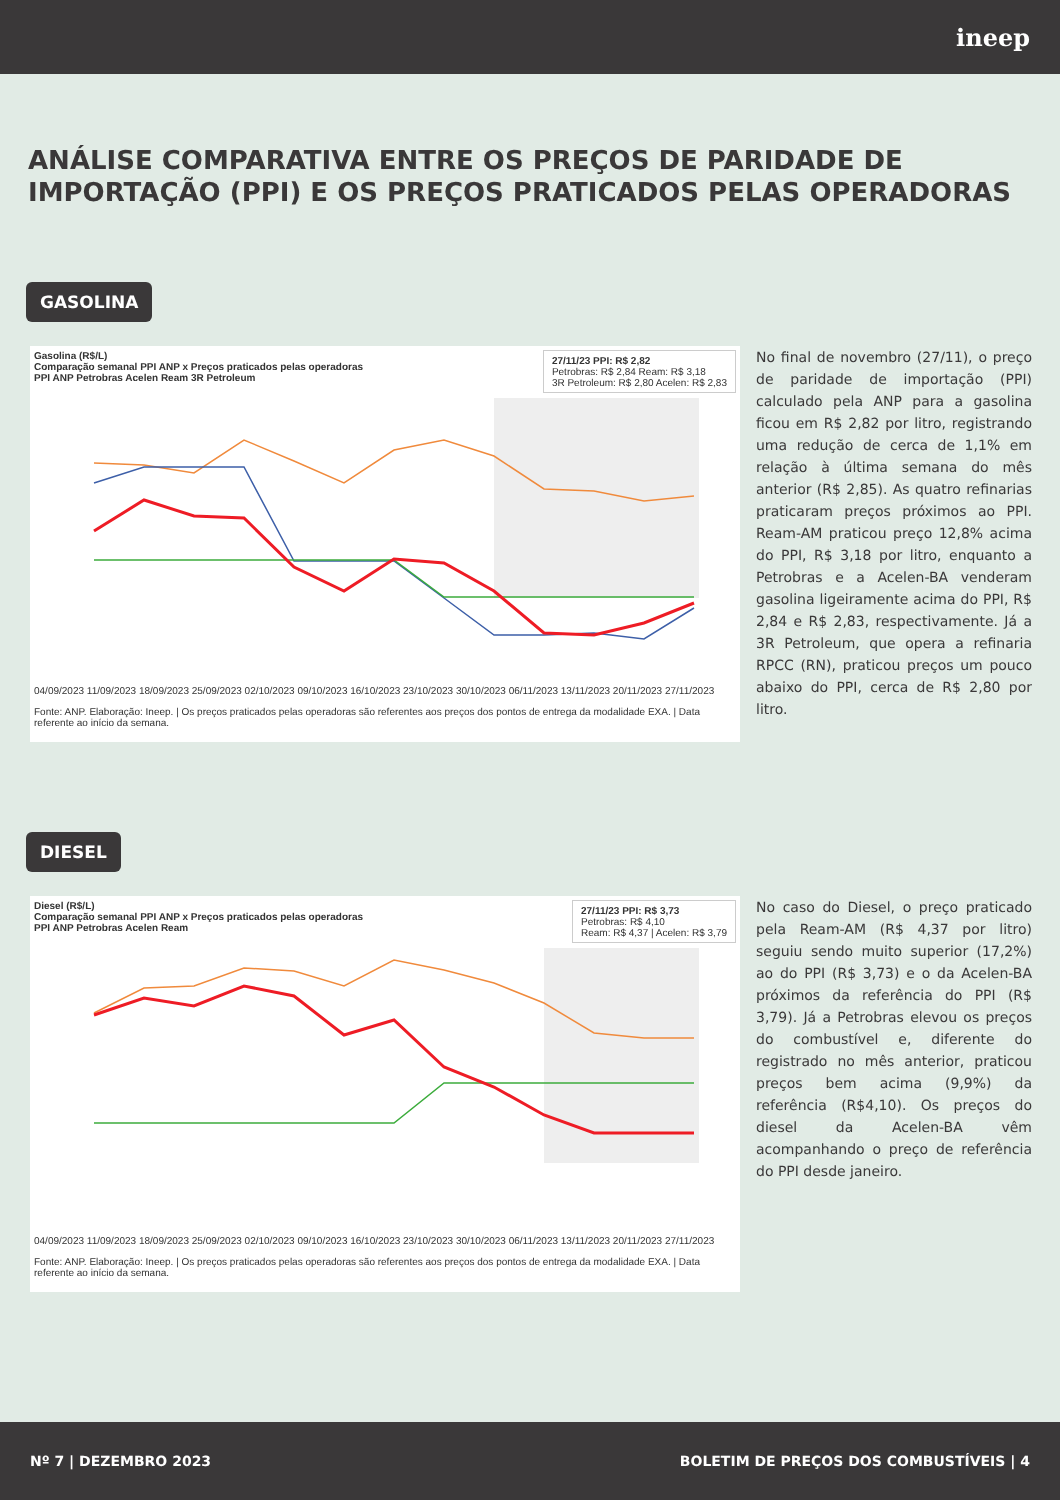ineep
ANÁLISE COMPARATIVA ENTRE OS PREÇOS DE PARIDADE DE IMPORTAÇÃO (PPI) E OS PREÇOS PRATICADOS PELAS OPERADORAS
GASOLINA
Gasolina (R$/L)
Comparação semanal PPI ANP x Preços praticados pelas operadoras
PPI ANP Petrobras Acelen Ream 3R Petroleum
27/11/23 PPI: R$ 2,82
Petrobras: R$ 2,84 Ream: R$ 3,18
3R Petroleum: R$ 2,80 Acelen: R$ 2,83
04/09/2023 11/09/2023 18/09/2023 25/09/2023 02/10/2023 09/10/2023 16/10/2023 23/10/2023 30/10/2023 06/11/2023 13/11/2023 20/11/2023 27/11/2023
Fonte: ANP. Elaboração: Ineep. | Os preços praticados pelas operadoras são referentes aos preços dos pontos de entrega da modalidade EXA. | Data referente ao início da semana.
No final de novembro (27/11), o preço de paridade de importação (PPI) calculado pela ANP para a gasolina ficou em R$ 2,82 por litro, registrando uma redução de cerca de 1,1% em relação à última semana do mês anterior (R$ 2,85). As quatro refinarias praticaram preços próximos ao PPI. Ream-AM praticou preço 12,8% acima do PPI, R$ 3,18 por litro, enquanto a Petrobras e a Acelen-BA venderam gasolina ligeiramente acima do PPI, R$ 2,84 e R$ 2,83, respectivamente. Já a 3R Petroleum, que opera a refinaria RPCC (RN), praticou preços um pouco abaixo do PPI, cerca de R$ 2,80 por litro.
DIESEL
Diesel (R$/L)
Comparação semanal PPI ANP x Preços praticados pelas operadoras
PPI ANP Petrobras Acelen Ream
27/11/23 PPI: R$ 3,73
Petrobras: R$ 4,10
Ream: R$ 4,37 | Acelen: R$ 3,79
04/09/2023 11/09/2023 18/09/2023 25/09/2023 02/10/2023 09/10/2023 16/10/2023 23/10/2023 30/10/2023 06/11/2023 13/11/2023 20/11/2023 27/11/2023
Fonte: ANP. Elaboração: Ineep. | Os preços praticados pelas operadoras são referentes aos preços dos pontos de entrega da modalidade EXA. | Data referente ao início da semana.
No caso do Diesel, o preço praticado pela Ream-AM (R$ 4,37 por litro) seguiu sendo muito superior (17,2%) ao do PPI (R$ 3,73) e o da Acelen-BA próximos da referência do PPI (R$ 3,79). Já a Petrobras elevou os preços do combustível e, diferente do registrado no mês anterior, praticou preços bem acima (9,9%) da referência (R$4,10). Os preços do diesel da Acelen-BA vêm acompanhando o preço de referência do PPI desde janeiro.
Nº 7 | DEZEMBRO 2023 BOLETIM DE PREÇOS DOS COMBUSTÍVEIS | 4